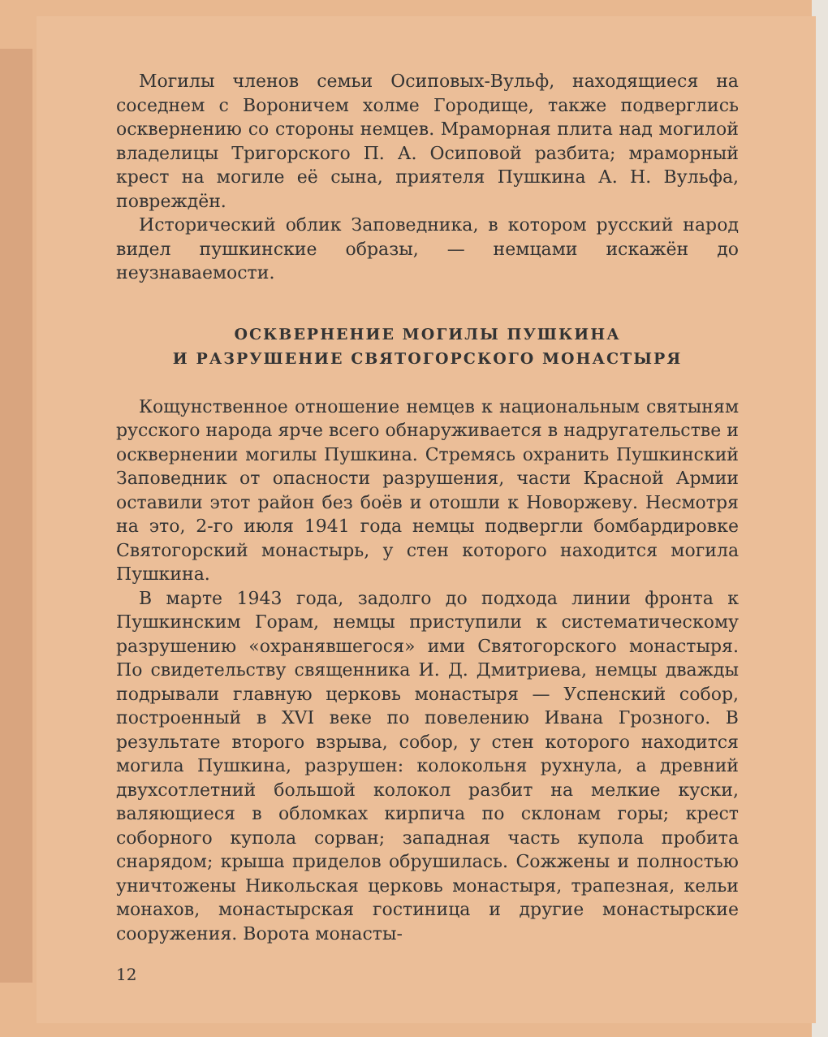Могилы членов семьи Осиповых-Вульф, находящиеся на соседнем с Вороничем холме Городище, также подверглись осквернению со стороны немцев. Мраморная плита над могилой владелицы Тригорского П. А. Осиповой разбита; мраморный крест на могиле её сына, приятеля Пушкина А. Н. Вульфа, повреждён.
Исторический облик Заповедника, в котором русский народ видел пушкинские образы, — немцами искажён до неузнаваемости.
ОСКВЕРНЕНИЕ МОГИЛЫ ПУШКИНА
И РАЗРУШЕНИЕ СВЯТОГОРСКОГО МОНАСТЫРЯ
Кощунственное отношение немцев к национальным святыням русского народа ярче всего обнаруживается в надругательстве и осквернении могилы Пушкина. Стремясь охранить Пушкинский Заповедник от опасности разрушения, части Красной Армии оставили этот район без боёв и отошли к Новоржеву. Несмотря на это, 2-го июля 1941 года немцы подвергли бомбардировке Святогорский монастырь, у стен которого находится могила Пушкина.
В марте 1943 года, задолго до подхода линии фронта к Пушкинским Горам, немцы приступили к систематическому разрушению «охранявшегося» ими Святогорского монастыря. По свидетельству священника И. Д. Дмитриева, немцы дважды подрывали главную церковь монастыря — Успенский собор, построенный в XVI веке по повелению Ивана Грозного. В результате второго взрыва, собор, у стен которого находится могила Пушкина, разрушен: колокольня рухнула, а древний двухсотлетний большой колокол разбит на мелкие куски, валяющиеся в обломках кирпича по склонам горы; крест соборного купола сорван; западная часть купола пробита снарядом; крыша приделов обрушилась. Сожжены и полностью уничтожены Никольская церковь монастыря, трапезная, кельи монахов, монастырская гостиница и другие монастырские сооружения. Ворота монасты-
12